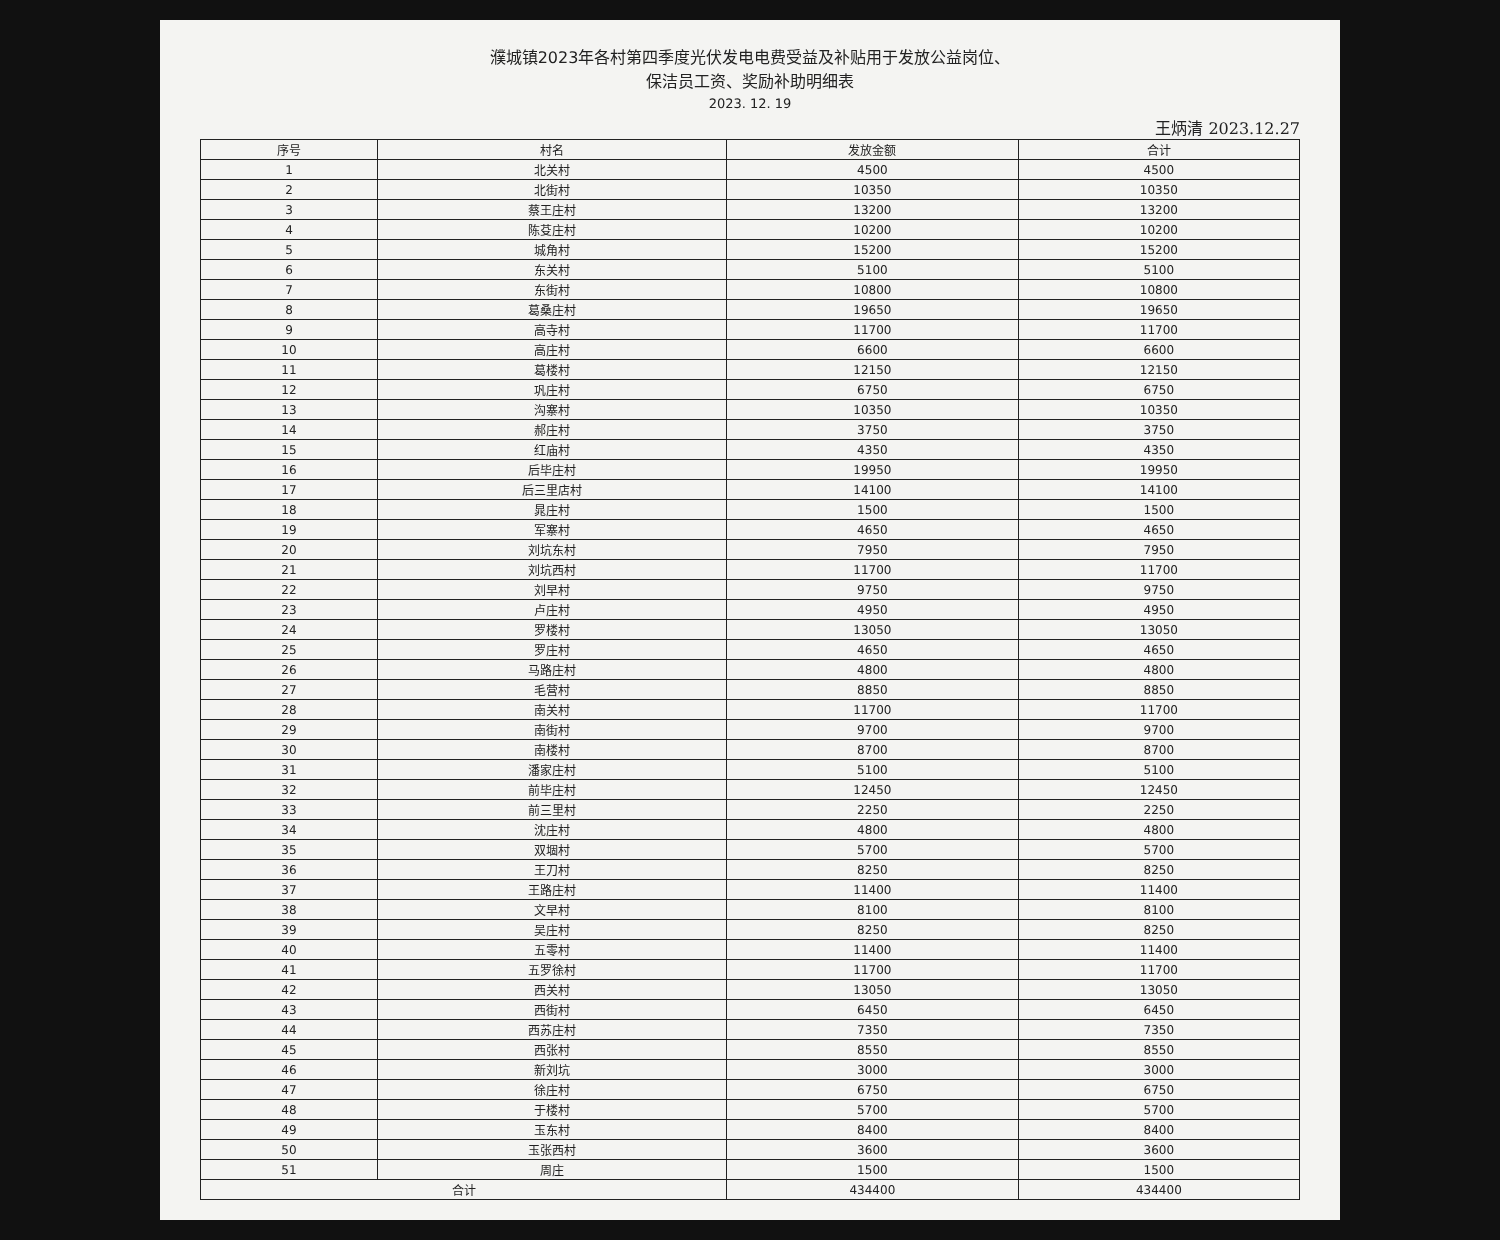濮城镇2023年各村第四季度光伏发电电费受益及补贴用于发放公益岗位、
保洁员工资、奖励补助明细表
2023. 12. 19
王炳清 2023.12.27
| 序号 | 村名 | 发放金额 | 合计 |
| --- | --- | --- | --- |
| 1 | 北关村 | 4500 | 4500 |
| 2 | 北街村 | 10350 | 10350 |
| 3 | 蔡王庄村 | 13200 | 13200 |
| 4 | 陈芟庄村 | 10200 | 10200 |
| 5 | 城角村 | 15200 | 15200 |
| 6 | 东关村 | 5100 | 5100 |
| 7 | 东街村 | 10800 | 10800 |
| 8 | 葛桑庄村 | 19650 | 19650 |
| 9 | 高寺村 | 11700 | 11700 |
| 10 | 高庄村 | 6600 | 6600 |
| 11 | 葛楼村 | 12150 | 12150 |
| 12 | 巩庄村 | 6750 | 6750 |
| 13 | 沟寨村 | 10350 | 10350 |
| 14 | 郝庄村 | 3750 | 3750 |
| 15 | 红庙村 | 4350 | 4350 |
| 16 | 后毕庄村 | 19950 | 19950 |
| 17 | 后三里店村 | 14100 | 14100 |
| 18 | 晁庄村 | 1500 | 1500 |
| 19 | 军寨村 | 4650 | 4650 |
| 20 | 刘坑东村 | 7950 | 7950 |
| 21 | 刘坑西村 | 11700 | 11700 |
| 22 | 刘早村 | 9750 | 9750 |
| 23 | 卢庄村 | 4950 | 4950 |
| 24 | 罗楼村 | 13050 | 13050 |
| 25 | 罗庄村 | 4650 | 4650 |
| 26 | 马路庄村 | 4800 | 4800 |
| 27 | 毛营村 | 8850 | 8850 |
| 28 | 南关村 | 11700 | 11700 |
| 29 | 南街村 | 9700 | 9700 |
| 30 | 南楼村 | 8700 | 8700 |
| 31 | 潘家庄村 | 5100 | 5100 |
| 32 | 前毕庄村 | 12450 | 12450 |
| 33 | 前三里村 | 2250 | 2250 |
| 34 | 沈庄村 | 4800 | 4800 |
| 35 | 双堌村 | 5700 | 5700 |
| 36 | 王刀村 | 8250 | 8250 |
| 37 | 王路庄村 | 11400 | 11400 |
| 38 | 文早村 | 8100 | 8100 |
| 39 | 吴庄村 | 8250 | 8250 |
| 40 | 五零村 | 11400 | 11400 |
| 41 | 五罗徐村 | 11700 | 11700 |
| 42 | 西关村 | 13050 | 13050 |
| 43 | 西街村 | 6450 | 6450 |
| 44 | 西苏庄村 | 7350 | 7350 |
| 45 | 西张村 | 8550 | 8550 |
| 46 | 新刘坑 | 3000 | 3000 |
| 47 | 徐庄村 | 6750 | 6750 |
| 48 | 于楼村 | 5700 | 5700 |
| 49 | 玉东村 | 8400 | 8400 |
| 50 | 玉张西村 | 3600 | 3600 |
| 51 | 周庄 | 1500 | 1500 |
| 合计 | | 434400 | 434400 |